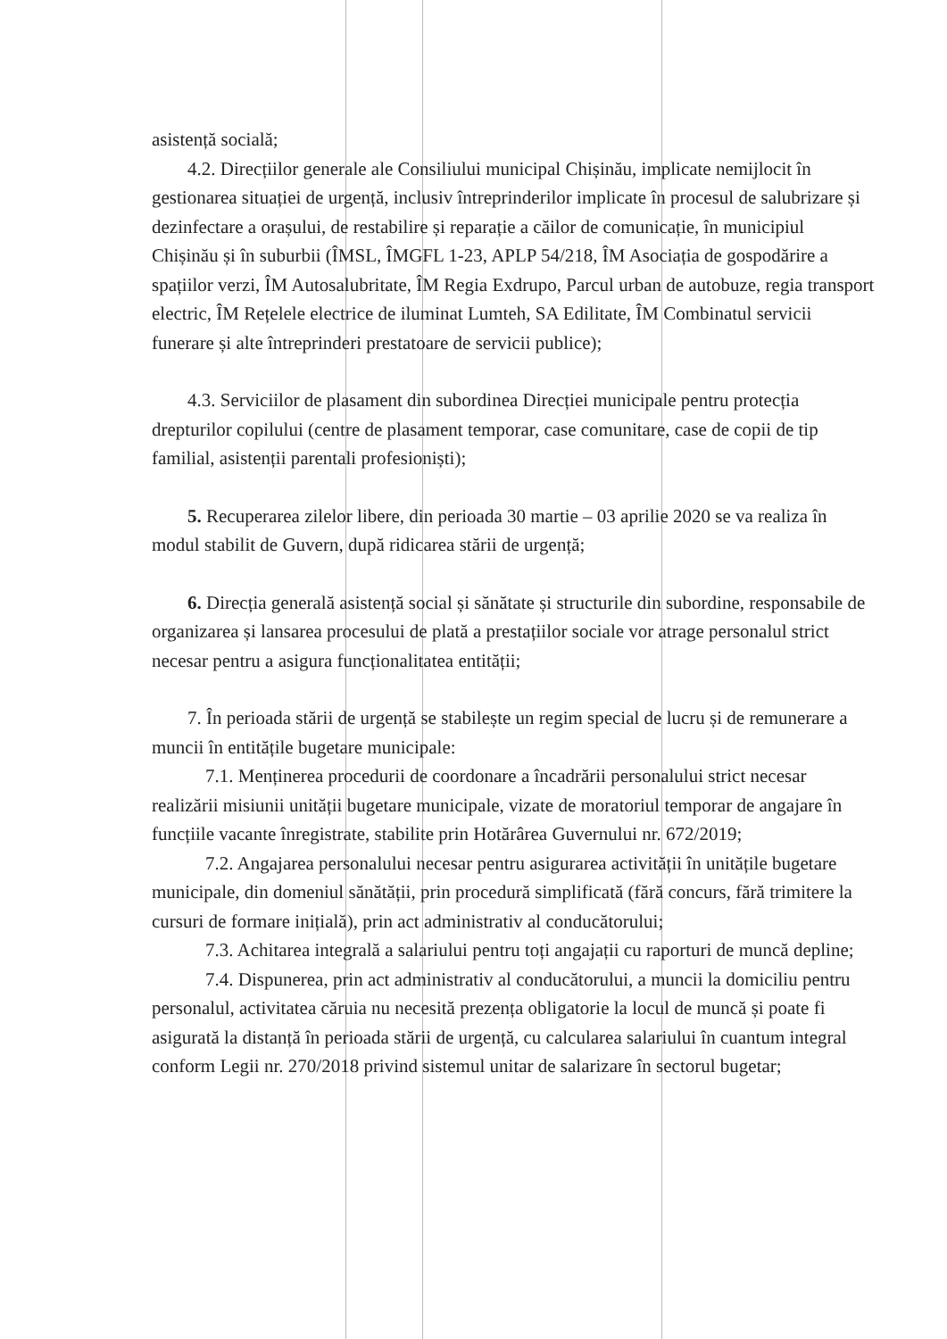asistență socială;
4.2. Direcțiilor generale ale Consiliului municipal Chișinău, implicate nemijlocit în gestionarea situației de urgență, inclusiv întreprinderilor implicate în procesul de salubrizare și dezinfectare a orașului, de restabilire și reparație a căilor de comunicație, în municipiul Chișinău și în suburbii (ÎMSL, ÎMGFL 1-23, APLP 54/218, ÎM Asociația de gospodărire a spațiilor verzi, ÎM Autosalubritate, ÎM Regia Exdrupo, Parcul urban de autobuze, regia transport electric, ÎM Rețelele electrice de iluminat Lumteh, SA Edilitate, ÎM Combinatul servicii funerare și alte întreprinderi prestatoare de servicii publice);
4.3. Serviciilor de plasament din subordinea Direcției municipale pentru protecția drepturilor copilului (centre de plasament temporar, case comunitare, case de copii de tip familial, asistenții parentali profesioniști);
5. Recuperarea zilelor libere, din perioada 30 martie – 03 aprilie 2020 se va realiza în modul stabilit de Guvern, după ridicarea stării de urgență;
6. Direcția generală asistență social și sănătate și structurile din subordine, responsabile de organizarea și lansarea procesului de plată a prestațiilor sociale vor atrage personalul strict necesar pentru a asigura funcționalitatea entității;
7. În perioada stării de urgență se stabilește un regim special de lucru și de remunerare a muncii în entitățile bugetare municipale:
7.1. Menținerea procedurii de coordonare a încadrării personalului strict necesar realizării misiunii unității bugetare municipale, vizate de moratoriul temporar de angajare în funcțiile vacante înregistrate, stabilite prin Hotărârea Guvernului nr. 672/2019;
7.2. Angajarea personalului necesar pentru asigurarea activității în unitățile bugetare municipale, din domeniul sănătății, prin procedură simplificată (fără concurs, fără trimitere la cursuri de formare inițială), prin act administrativ al conducătorului;
7.3. Achitarea integrală a salariului pentru toți angajații cu raporturi de muncă depline;
7.4. Dispunerea, prin act administrativ al conducătorului, a muncii la domiciliu pentru personalul, activitatea căruia nu necesită prezența obligatorie la locul de muncă și poate fi asigurată la distanță în perioada stării de urgență, cu calcularea salariului în cuantum integral conform Legii nr. 270/2018 privind sistemul unitar de salarizare în sectorul bugetar;